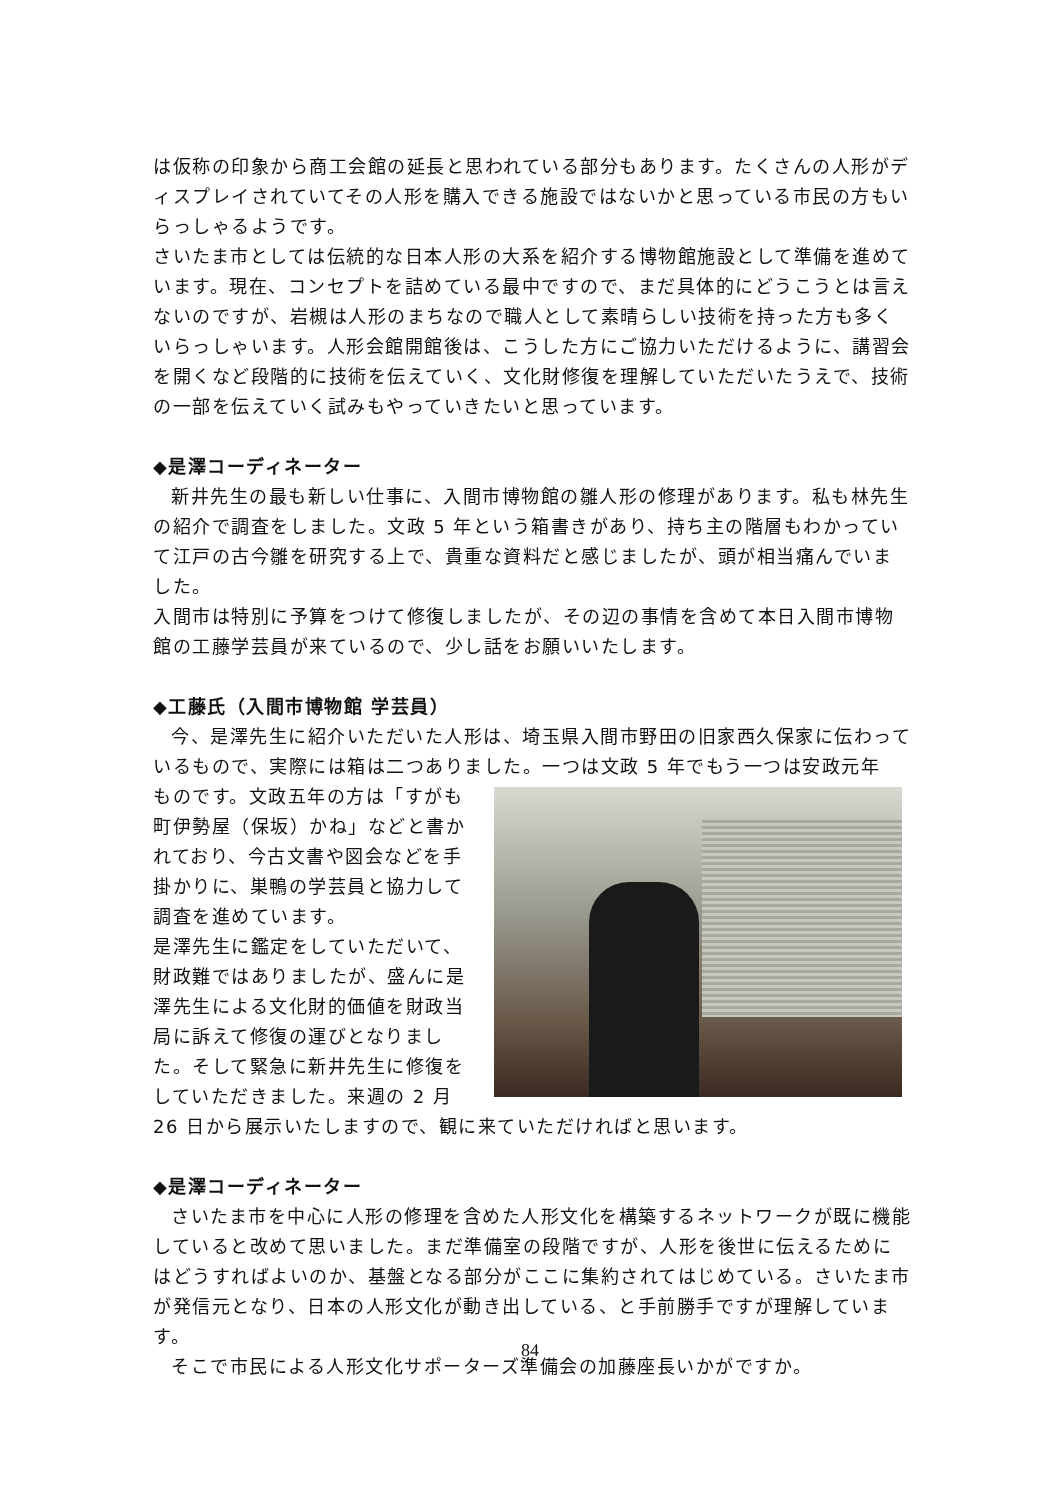は仮称の印象から商工会館の延長と思われている部分もあります。たくさんの人形がディスプレイされていてその人形を購入できる施設ではないかと思っている市民の方もいらっしゃるようです。
さいたま市としては伝統的な日本人形の大系を紹介する博物館施設として準備を進めています。現在、コンセプトを詰めている最中ですので、まだ具体的にどうこうとは言えないのですが、岩槻は人形のまちなので職人として素晴らしい技術を持った方も多くいらっしゃいます。人形会館開館後は、こうした方にご協力いただけるように、講習会を開くなど段階的に技術を伝えていく、文化財修復を理解していただいたうえで、技術の一部を伝えていく試みもやっていきたいと思っています。
◆是澤コーディネーター
新井先生の最も新しい仕事に、入間市博物館の雛人形の修理があります。私も林先生の紹介で調査をしました。文政 5 年という箱書きがあり、持ち主の階層もわかっていて江戸の古今雛を研究する上で、貴重な資料だと感じましたが、頭が相当痛んでいました。
入間市は特別に予算をつけて修復しましたが、その辺の事情を含めて本日入間市博物館の工藤学芸員が来ているので、少し話をお願いいたします。
◆工藤氏（入間市博物館 学芸員）
今、是澤先生に紹介いただいた人形は、埼玉県入間市野田の旧家西久保家に伝わっているもので、実際には箱は二つありました。一つは文政 5 年でもう一つは安政元年
ものです。文政五年の方は「すがも町伊勢屋（保坂）かね」などと書かれており、今古文書や図会などを手掛かりに、巣鴨の学芸員と協力して調査を進めています。
是澤先生に鑑定をしていただいて、財政難ではありましたが、盛んに是澤先生による文化財的価値を財政当局に訴えて修復の運びとなりました。そして緊急に新井先生に修復をしていただきました。来週の 2 月 26 日から展示いたしますので、観に来ていただければと思います。
◆是澤コーディネーター
さいたま市を中心に人形の修理を含めた人形文化を構築するネットワークが既に機能していると改めて思いました。まだ準備室の段階ですが、人形を後世に伝えるためにはどうすればよいのか、基盤となる部分がここに集約されてはじめている。さいたま市が発信元となり、日本の人形文化が動き出している、と手前勝手ですが理解しています。
そこで市民による人形文化サポーターズ準備会の加藤座長いかがですか。
84